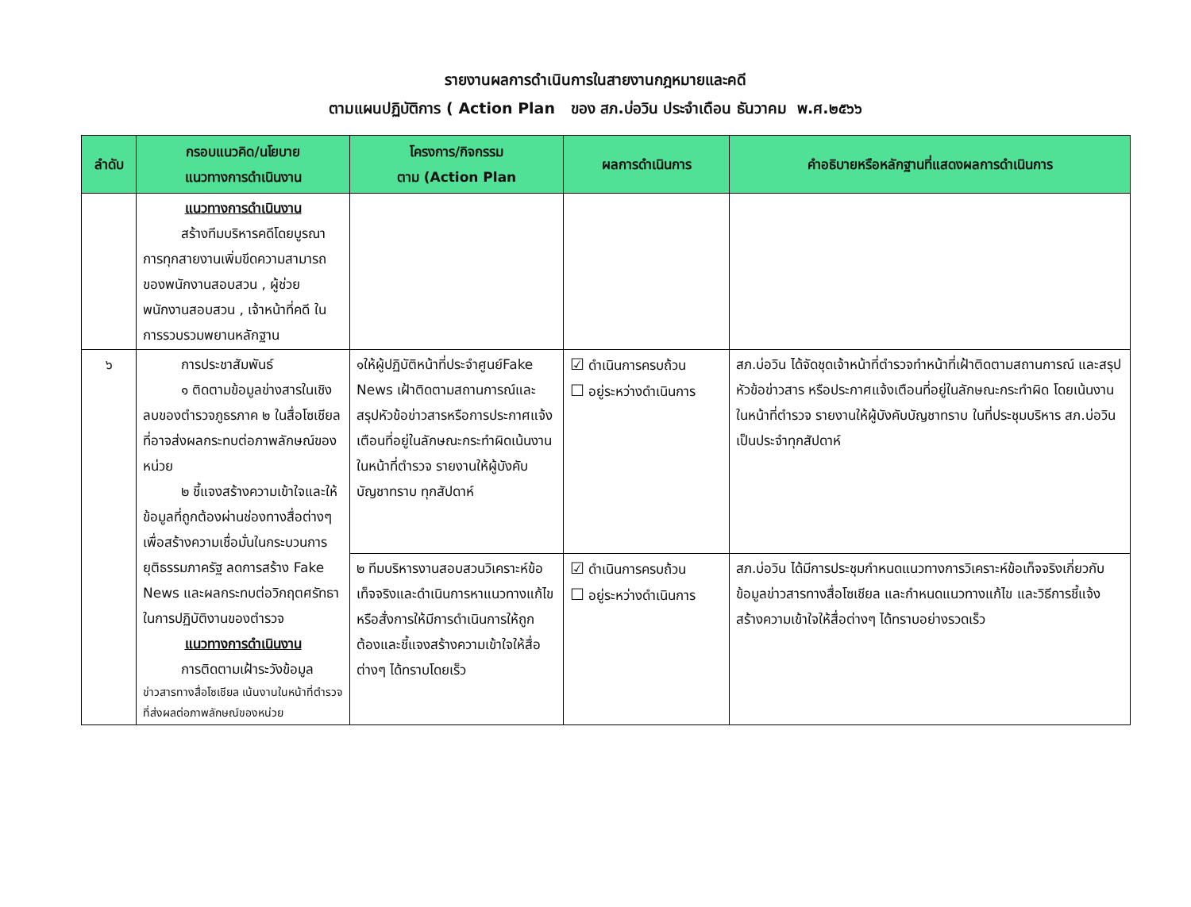รายงานผลการดำเนินการในสายงานกฎหมายและคดี
ตามแผนปฏิบัติการ ( Action Plan ของ สภ.บ่อวิน ประจำเดือน ธันวาคม พ.ศ.๒๕๖๖
| ลำดับ | กรอบแนวคิด/นโยบาย แนวทางการดำเนินงาน | โครงการ/กิจกรรม ตาม (Action Plan | ผลการดำเนินการ | คำอธิบายหรือหลักฐานที่แสดงผลการดำเนินการ |
| --- | --- | --- | --- | --- |
| | แนวทางการดำเนินงาน สร้างทีมบริหารคดีโดยบูรณาการทุกสายงานเพิ่มขีดความสามารถของพนักงานสอบสวน , ผู้ช่วยพนักงานสอบสวน , เจ้าหน้าที่คดี ในการรวบรวมพยานหลักฐาน | | | |
| ๖ | การประชาสัมพันธ์ ๑ ติดตามข้อมูลข่างสารในเชิงลบของตำรวจภูธรภาค ๒ ในสื่อโซเชียลที่อาจส่งผลกระทบต่อภาพลักษณ์ของหน่วย ๒ ชี้แจงสร้างความเข้าใจและให้ข้อมูลที่ถูกต้องผ่านช่องทางสื่อต่างๆ เพื่อสร้างความเชื่อมั่นในกระบวนการยุติธรรมภาครัฐ ลดการสร้าง Fake News และผลกระทบต่อวิกฤตศรัทธาในการปฏิบัติงานของตำรวจ แนวทางการดำเนินงาน การติดตามเฝ้าระวังข้อมูล ข่าวสารทางสื่อโซเชียล เน้นงานในหน้าที่ตำรวจที่ส่งผลต่อภาพลักษณ์ของหน่วย | ๑ให้ผู้ปฏิบัติหน้าที่ประจำศูนย์Fake News เฝ้าติดตามสถานการณ์และสรุปหัวข้อข่าวสารหรือการประกาศแจ้งเตือนที่อยู่ในลักษณะกระทำผิดเน้นงานในหน้าที่ตำรวจ รายงานให้ผู้บังคับบัญชาทราบ ทุกสัปดาห์ | ☑ ดำเนินการครบถ้วน ☐ อยู่ระหว่างดำเนินการ | สภ.บ่อวิน ได้จัดชุดเจ้าหน้าที่ตำรวจทำหน้าที่เฝ้าติดตามสถานการณ์ และสรุปหัวข้อข่าวสาร หรือประกาศแจ้งเตือนที่อยู่ในลักษณะกระทำผิด โดยเน้นงานในหน้าที่ตำรวจ รายงานให้ผู้บังคับบัญชาทราบ ในที่ประชุมบริหาร สภ.บ่อวิน เป็นประจำทุกสัปดาห์ |
| | | ๒ ทีมบริหารงานสอบสวนวิเคราะห์ข้อเท็จจริงและดำเนินการหาแนวทางแก้ไขหรือสั่งการให้มีการดำเนินการให้ถูกต้องและชี้แจงสร้างความเข้าใจให้สื่อต่างๆ ได้ทราบโดยเร็ว | ☑ ดำเนินการครบถ้วน ☐ อยู่ระหว่างดำเนินการ | สภ.บ่อวิน ได้มีการประชุมกำหนดแนวทางการวิเคราะห์ข้อเท็จจริงเกี่ยวกับข้อมูลข่าวสารทางสื่อโซเชียล และกำหนดแนวทางแก้ไข และวิธีการชี้แจ้งสร้างความเข้าใจให้สื่อต่างๆ ได้ทราบอย่างรวดเร็ว |